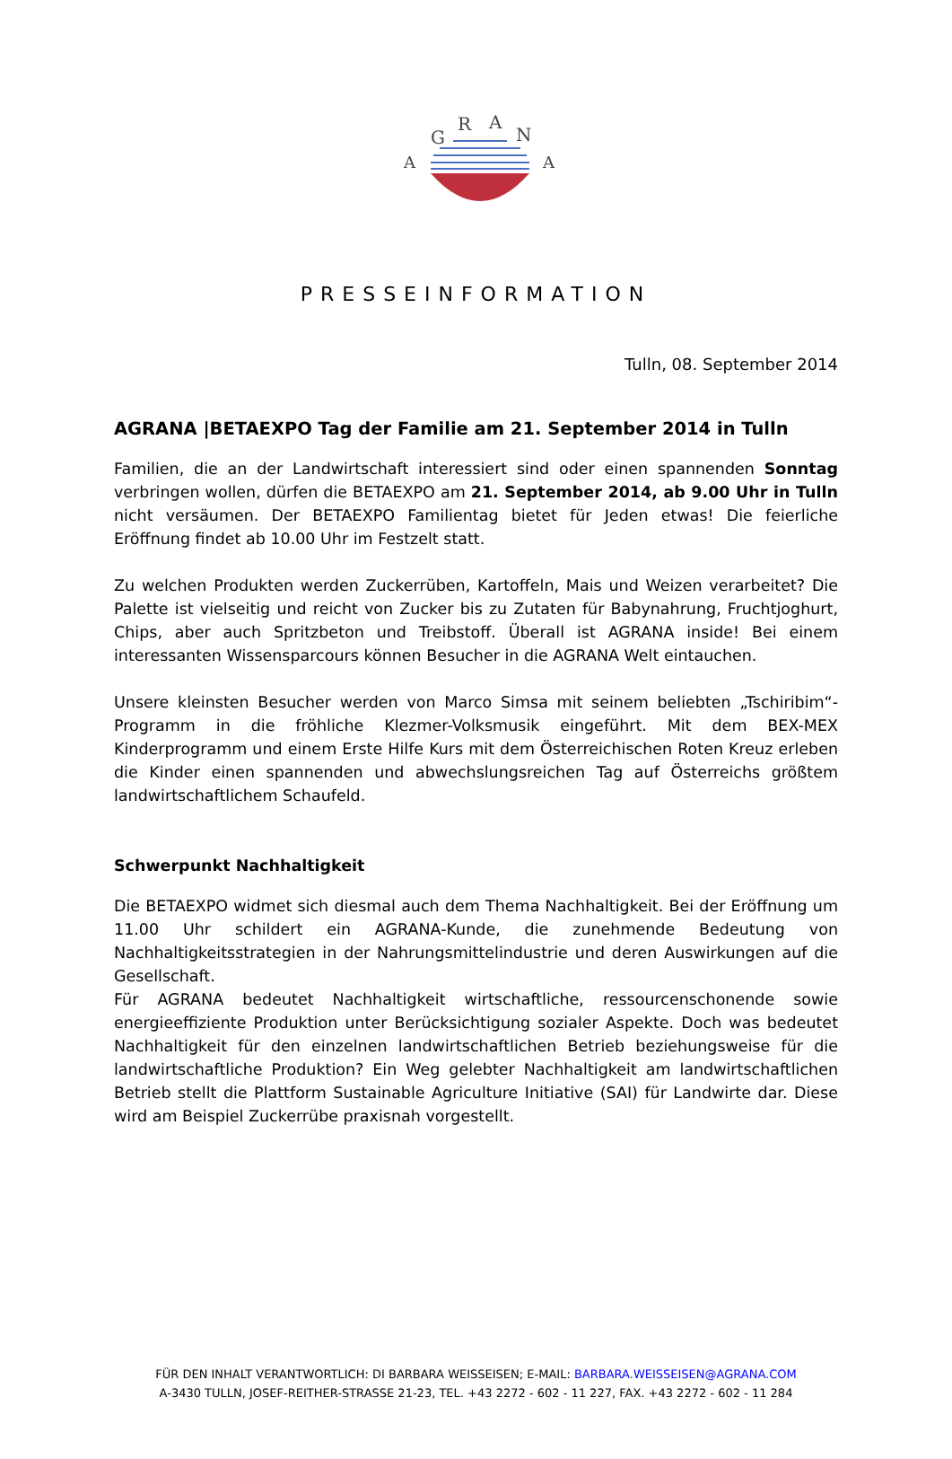G
R
A
N
A
A
PRESSEINFORMATION
Tulln, 08. September 2014
AGRANA |BETAEXPO Tag der Familie am 21. September 2014 in Tulln
Familien, die an der Landwirtschaft interessiert sind oder einen spannenden Sonntag verbringen wollen, dürfen die BETAEXPO am 21. September 2014, ab 9.00 Uhr in Tulln nicht versäumen. Der BETAEXPO Familientag bietet für Jeden etwas! Die feierliche Eröffnung findet ab 10.00 Uhr im Festzelt statt.
Zu welchen Produkten werden Zuckerrüben, Kartoffeln, Mais und Weizen verarbeitet? Die Palette ist vielseitig und reicht von Zucker bis zu Zutaten für Babynahrung, Fruchtjoghurt, Chips, aber auch Spritzbeton und Treibstoff. Überall ist AGRANA inside! Bei einem interessanten Wissensparcours können Besucher in die AGRANA Welt eintauchen.
Unsere kleinsten Besucher werden von Marco Simsa mit seinem beliebten „Tschiribim“-Programm in die fröhliche Klezmer-Volksmusik eingeführt. Mit dem BEX-MEX Kinderprogramm und einem Erste Hilfe Kurs mit dem Österreichischen Roten Kreuz erleben die Kinder einen spannenden und abwechslungsreichen Tag auf Österreichs größtem landwirtschaftlichem Schaufeld.
Schwerpunkt Nachhaltigkeit
Die BETAEXPO widmet sich diesmal auch dem Thema Nachhaltigkeit. Bei der Eröffnung um 11.00 Uhr schildert ein AGRANA-Kunde, die zunehmende Bedeutung von Nachhaltigkeitsstrategien in der Nahrungsmittelindustrie und deren Auswirkungen auf die Gesellschaft.
Für AGRANA bedeutet Nachhaltigkeit wirtschaftliche, ressourcenschonende sowie energieeffiziente Produktion unter Berücksichtigung sozialer Aspekte. Doch was bedeutet Nachhaltigkeit für den einzelnen landwirtschaftlichen Betrieb beziehungsweise für die landwirtschaftliche Produktion? Ein Weg gelebter Nachhaltigkeit am landwirtschaftlichen Betrieb stellt die Plattform Sustainable Agriculture Initiative (SAI) für Landwirte dar. Diese wird am Beispiel Zuckerrübe praxisnah vorgestellt.
FÜR DEN INHALT VERANTWORTLICH: DI BARBARA WEISSEISEN; E-MAIL: BARBARA.WEISSEISEN@AGRANA.COM
A-3430 TULLN, JOSEF-REITHER-STRASSE 21-23, TEL. +43 2272 - 602 - 11 227, FAX. +43 2272 - 602 - 11 284